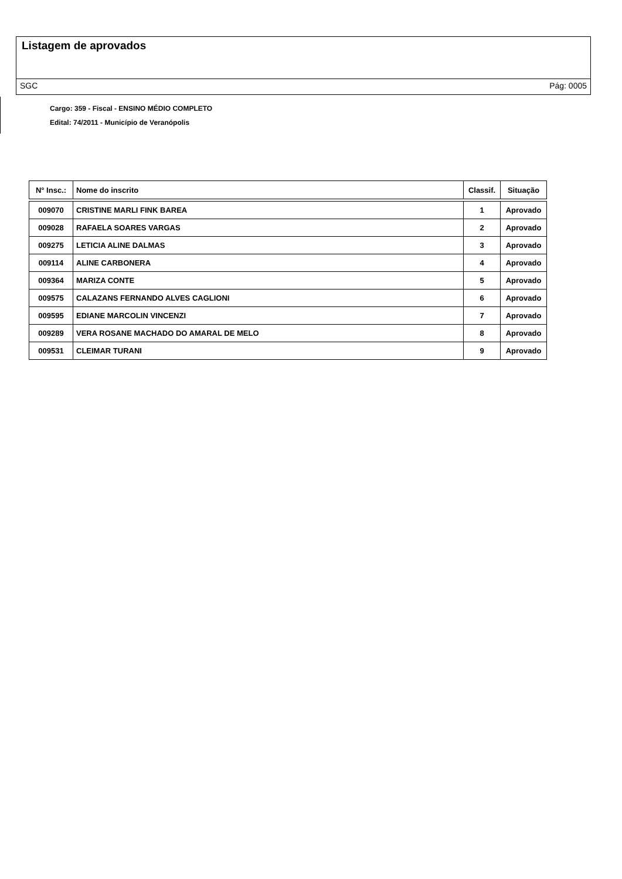Listagem de aprovados
SGC Pág: 0005
Cargo: 359 - Fiscal - ENSINO MÉDIO COMPLETO
Edital: 74/2011 - Município de Veranópolis
| N° Insc.: | Nome do inscrito | Classif. | Situação |
| --- | --- | --- | --- |
| 009070 | CRISTINE MARLI FINK BAREA | 1 | Aprovado |
| 009028 | RAFAELA SOARES VARGAS | 2 | Aprovado |
| 009275 | LETICIA ALINE DALMAS | 3 | Aprovado |
| 009114 | ALINE CARBONERA | 4 | Aprovado |
| 009364 | MARIZA CONTE | 5 | Aprovado |
| 009575 | CALAZANS FERNANDO ALVES CAGLIONI | 6 | Aprovado |
| 009595 | EDIANE MARCOLIN VINCENZI | 7 | Aprovado |
| 009289 | VERA ROSANE MACHADO DO AMARAL DE MELO | 8 | Aprovado |
| 009531 | CLEIMAR TURANI | 9 | Aprovado |